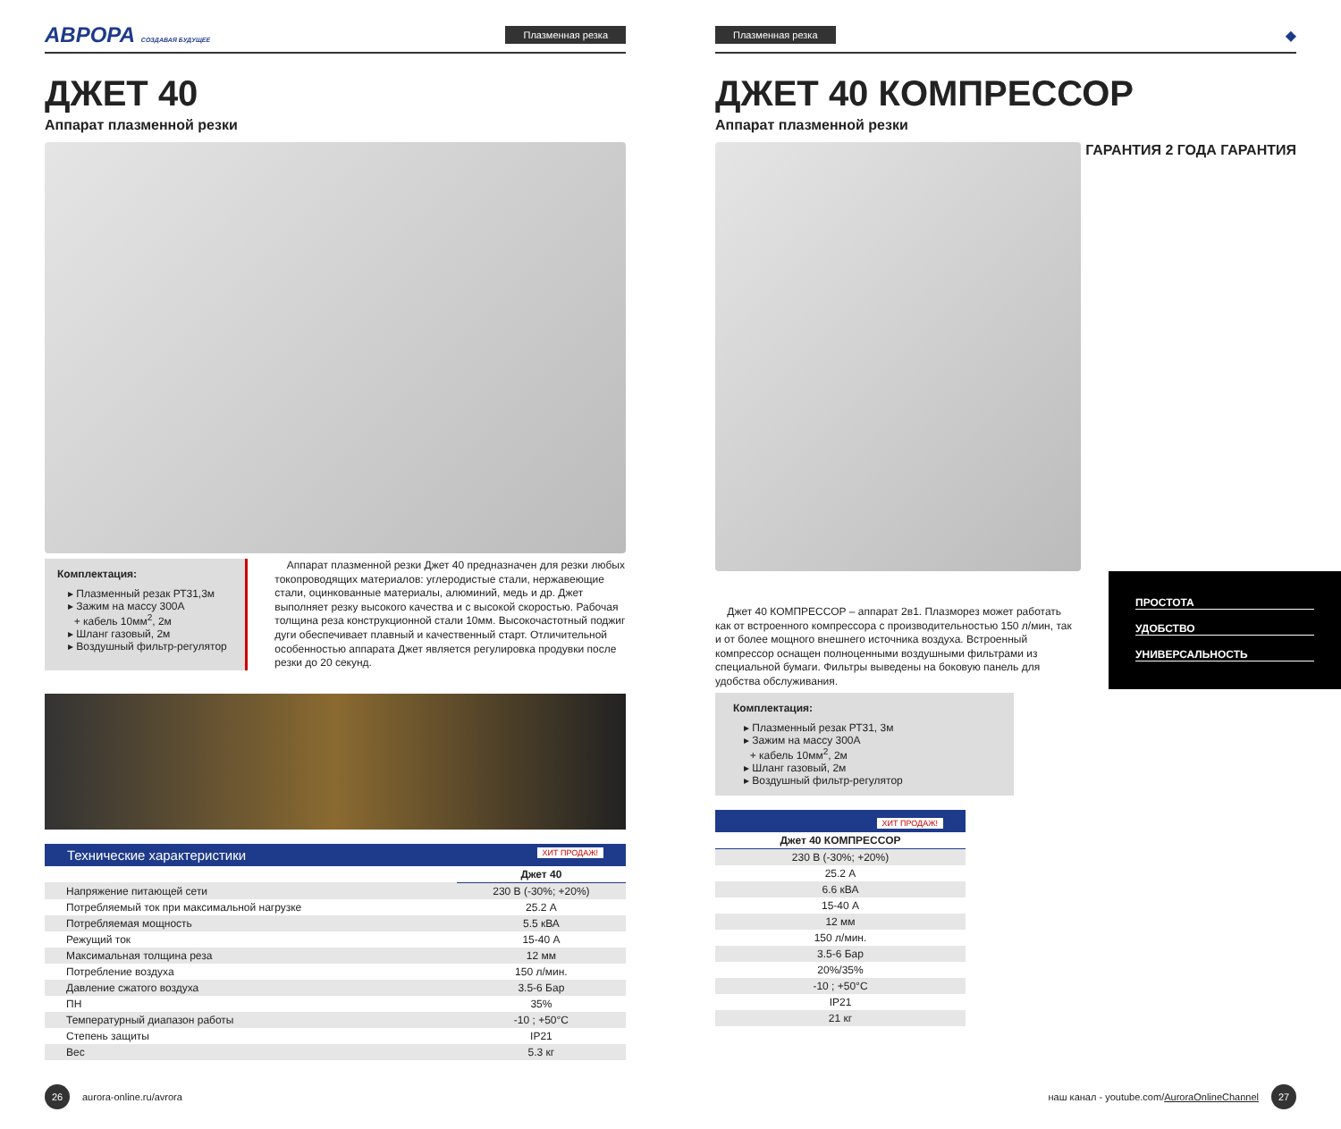АВРОРА СОЗДАВАЯ БУДУЩЕЕ Плазменная резка
ДЖЕТ 40
Аппарат плазменной резки
Комплектация:
▸ Плазменный резак РТ31,3м
▸ Зажим на массу 300А
+ кабель 10мм<sup>2</sup>, 2м
▸ Шланг газовый, 2м
▸ Воздушный фильтр-регулятор
Аппарат плазменной резки Джет 40 предназначен для резки любых токопроводящих материалов: углеродистые стали, нержавеющие стали, оцинкованные материалы, алюминий, медь и др. Джет выполняет резку высокого качества и с высокой скоростью. Рабочая толщина реза конструкционной стали 10мм. Высокочастотный поджиг дуги обеспечивает плавный и качественный старт. Отличительной особенностью аппарата Джет является регулировка продувки после резки до 20 секунд.
Технические характеристики ХИТ ПРОДАЖ!
| | Джет 40 |
| --- | --- |
| Напряжение питающей сети | 230 В (-30%; +20%) |
| Потребляемый ток при максимальной нагрузке | 25.2 А |
| Потребляемая мощность | 5.5 кВА |
| Режущий ток | 15-40 А |
| Максимальная толщина реза | 12 мм |
| Потребление воздуха | 150 л/мин. |
| Давление сжатого воздуха | 3.5-6 Бар |
| ПН | 35% |
| Температурный диапазон работы | -10 ; +50°С |
| Степень защиты | IP21 |
| Вес | 5.3 кг |
26 aurora-online.ru/avrora
Плазменная резка ◆
ДЖЕТ 40 КОМПРЕССОР
Аппарат плазменной резки
ГАРАНТИЯ 2 ГОДА ГАРАНТИЯ
Джет 40 КОМПРЕССОР – аппарат 2в1. Плазморез может работать как от встроенного компрессора с производительностью 150 л/мин, так и от более мощного внешнего источника воздуха. Встроенный компрессор оснащен полноценными воздушными фильтрами из специальной бумаги. Фильтры выведены на боковую панель для удобства обслуживания.
ПРОСТОТА
УДОБСТВО
УНИВЕРСАЛЬНОСТЬ
Комплектация:
▸ Плазменный резак РТ31, 3м
▸ Зажим на массу 300А
+ кабель 10мм<sup>2</sup>, 2м
▸ Шланг газовый, 2м
▸ Воздушный фильтр-регулятор
ХИТ ПРОДАЖ!
| Джет 40 КОМПРЕССОР |
| --- |
| 230 В (-30%; +20%) |
| 25.2 А |
| 6.6 кВА |
| 15-40 А |
| 12 мм |
| 150 л/мин. |
| 3.5-6 Бар |
| 20%/35% |
| -10 ; +50°С |
| IP21 |
| 21 кг |
наш канал - youtube.com/AuroraOnlineChannel 27